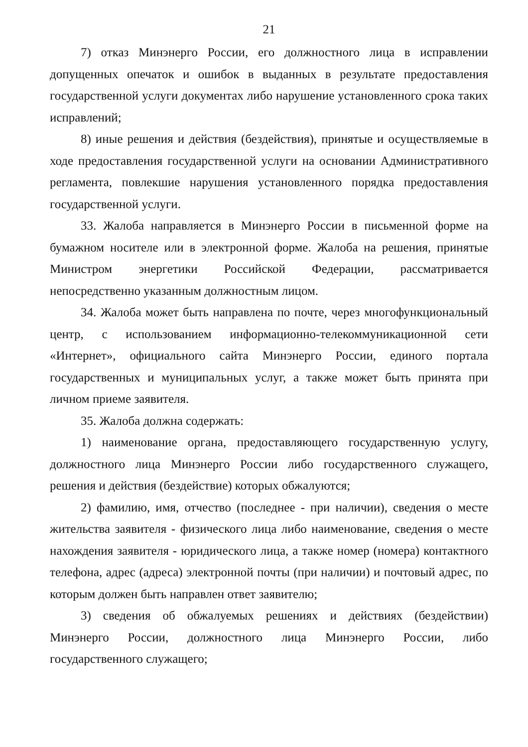21
7) отказ Минэнерго России, его должностного лица в исправлении допущенных опечаток и ошибок в выданных в результате предоставления государственной услуги документах либо нарушение установленного срока таких исправлений;
8) иные решения и действия (бездействия), принятые и осуществляемые в ходе предоставления государственной услуги на основании Административного регламента, повлекшие нарушения установленного порядка предоставления государственной услуги.
33. Жалоба направляется в Минэнерго России в письменной форме на бумажном носителе или в электронной форме. Жалоба на решения, принятые Министром энергетики Российской Федерации, рассматривается непосредственно указанным должностным лицом.
34. Жалоба может быть направлена по почте, через многофункциональный центр, с использованием информационно-телекоммуникационной сети «Интернет», официального сайта Минэнерго России, единого портала государственных и муниципальных услуг, а также может быть принята при личном приеме заявителя.
35. Жалоба должна содержать:
1) наименование органа, предоставляющего государственную услугу, должностного лица Минэнерго России либо государственного служащего, решения и действия (бездействие) которых обжалуются;
2) фамилию, имя, отчество (последнее - при наличии), сведения о месте жительства заявителя - физического лица либо наименование, сведения о месте нахождения заявителя - юридического лица, а также номер (номера) контактного телефона, адрес (адреса) электронной почты (при наличии) и почтовый адрес, по которым должен быть направлен ответ заявителю;
3) сведения об обжалуемых решениях и действиях (бездействии) Минэнерго России, должностного лица Минэнерго России, либо государственного служащего;